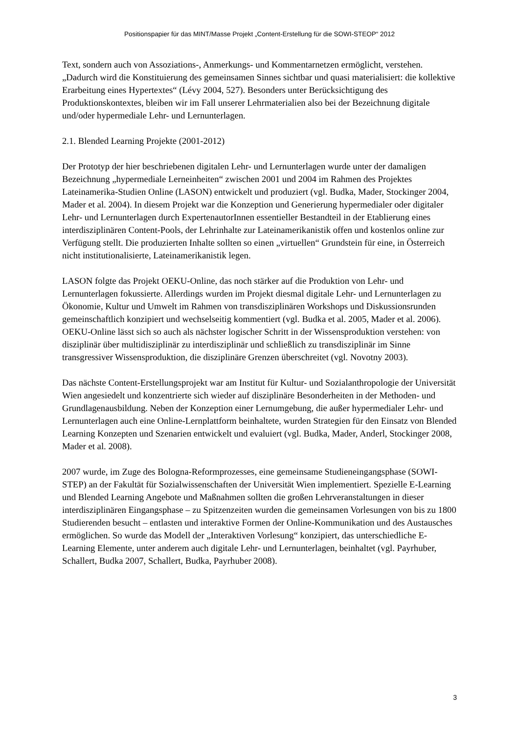Positionspapier für das MINT/Masse Projekt „Content-Erstellung für die SOWI-STEOP“ 2012
Text, sondern auch von Assoziations-, Anmerkungs- und Kommentarnetzen ermöglicht, verstehen. „Dadurch wird die Konstituierung des gemeinsamen Sinnes sichtbar und quasi materialisiert: die kollektive Erarbeitung eines Hypertextes“ (Lévy 2004, 527). Besonders unter Berücksichtigung des Produktionskontextes, bleiben wir im Fall unserer Lehrmaterialien also bei der Bezeichnung digitale und/oder hypermediale Lehr- und Lernunterlagen.
2.1. Blended Learning Projekte (2001-2012)
Der Prototyp der hier beschriebenen digitalen Lehr- und Lernunterlagen wurde unter der damaligen Bezeichnung „hypermediale Lerneinheiten“ zwischen 2001 und 2004 im Rahmen des Projektes Lateinamerika-Studien Online (LASON) entwickelt und produziert (vgl. Budka, Mader, Stockinger 2004, Mader et al. 2004). In diesem Projekt war die Konzeption und Generierung hypermedialer oder digitaler Lehr- und Lernunterlagen durch ExpertenautorInnen essentieller Bestandteil in der Etablierung eines interdisziplinären Content-Pools, der Lehrinhalte zur Lateinamerikanistik offen und kostenlos online zur Verfügung stellt. Die produzierten Inhalte sollten so einen „virtuellen“ Grundstein für eine, in Österreich nicht institutionalisierte, Lateinamerikanistik legen.
LASON folgte das Projekt OEKU-Online, das noch stärker auf die Produktion von Lehr- und Lernunterlagen fokussierte. Allerdings wurden im Projekt diesmal digitale Lehr- und Lernunterlagen zu Ökonomie, Kultur und Umwelt im Rahmen von transdisziplinären Workshops und Diskussionsrunden gemeinschaftlich konzipiert und wechselseitig kommentiert (vgl. Budka et al. 2005, Mader et al. 2006). OEKU-Online lässt sich so auch als nächster logischer Schritt in der Wissensproduktion verstehen: von disziplinär über multidisziplinär zu interdisziplinär und schließlich zu transdisziplinär im Sinne transgressiver Wissensproduktion, die disziplinäre Grenzen überschreitet (vgl. Novotny 2003).
Das nächste Content-Erstellungsprojekt war am Institut für Kultur- und Sozialanthropologie der Universität Wien angesiedelt und konzentrierte sich wieder auf disziplinäre Besonderheiten in der Methoden- und Grundlagenausbildung. Neben der Konzeption einer Lernumgebung, die außer hypermedialer Lehr- und Lernunterlagen auch eine Online-Lernplattform beinhaltete, wurden Strategien für den Einsatz von Blended Learning Konzepten und Szenarien entwickelt und evaluiert (vgl. Budka, Mader, Anderl, Stockinger 2008, Mader et al. 2008).
2007 wurde, im Zuge des Bologna-Reformprozesses, eine gemeinsame Studieneingangsphase (SOWI-STEP) an der Fakultät für Sozialwissenschaften der Universität Wien implementiert. Spezielle E-Learning und Blended Learning Angebote und Maßnahmen sollten die großen Lehrveranstaltungen in dieser interdisziplinären Eingangsphase – zu Spitzenzeiten wurden die gemeinsamen Vorlesungen von bis zu 1800 Studierenden besucht – entlasten und interaktive Formen der Online-Kommunikation und des Austausches ermöglichen. So wurde das Modell der „Interaktiven Vorlesung“ konzipiert, das unterschiedliche E-Learning Elemente, unter anderem auch digitale Lehr- und Lernunterlagen, beinhaltet (vgl. Payrhuber, Schallert, Budka 2007, Schallert, Budka, Payrhuber 2008).
3